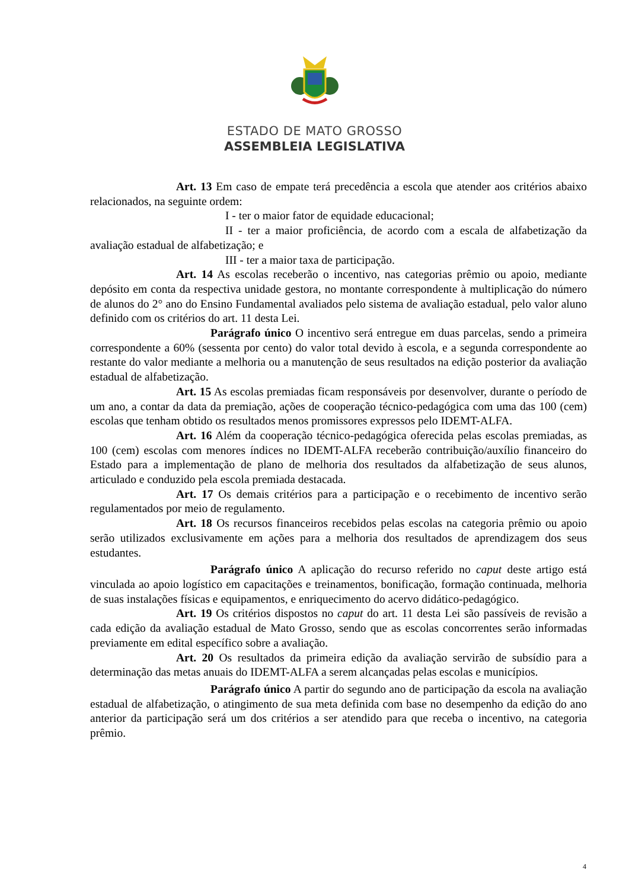ESTADO DE MATO GROSSO
ASSEMBLEIA LEGISLATIVA
Art. 13 Em caso de empate terá precedência a escola que atender aos critérios abaixo relacionados, na seguinte ordem:
I - ter o maior fator de equidade educacional;
II - ter a maior proficiência, de acordo com a escala de alfabetização da avaliação estadual de alfabetização; e
III - ter a maior taxa de participação.
Art. 14 As escolas receberão o incentivo, nas categorias prêmio ou apoio, mediante depósito em conta da respectiva unidade gestora, no montante correspondente à multiplicação do número de alunos do 2° ano do Ensino Fundamental avaliados pelo sistema de avaliação estadual, pelo valor aluno definido com os critérios do art. 11 desta Lei.
Parágrafo único O incentivo será entregue em duas parcelas, sendo a primeira correspondente a 60% (sessenta por cento) do valor total devido à escola, e a segunda correspondente ao restante do valor mediante a melhoria ou a manutenção de seus resultados na edição posterior da avaliação estadual de alfabetização.
Art. 15 As escolas premiadas ficam responsáveis por desenvolver, durante o período de um ano, a contar da data da premiação, ações de cooperação técnico-pedagógica com uma das 100 (cem) escolas que tenham obtido os resultados menos promissores expressos pelo IDEMT-ALFA.
Art. 16 Além da cooperação técnico-pedagógica oferecida pelas escolas premiadas, as 100 (cem) escolas com menores índices no IDEMT-ALFA receberão contribuição/auxílio financeiro do Estado para a implementação de plano de melhoria dos resultados da alfabetização de seus alunos, articulado e conduzido pela escola premiada destacada.
Art. 17 Os demais critérios para a participação e o recebimento de incentivo serão regulamentados por meio de regulamento.
Art. 18 Os recursos financeiros recebidos pelas escolas na categoria prêmio ou apoio serão utilizados exclusivamente em ações para a melhoria dos resultados de aprendizagem dos seus estudantes.
Parágrafo único A aplicação do recurso referido no caput deste artigo está vinculada ao apoio logístico em capacitações e treinamentos, bonificação, formação continuada, melhoria de suas instalações físicas e equipamentos, e enriquecimento do acervo didático-pedagógico.
Art. 19 Os critérios dispostos no caput do art. 11 desta Lei são passíveis de revisão a cada edição da avaliação estadual de Mato Grosso, sendo que as escolas concorrentes serão informadas previamente em edital específico sobre a avaliação.
Art. 20 Os resultados da primeira edição da avaliação servirão de subsídio para a determinação das metas anuais do IDEMT-ALFA a serem alcançadas pelas escolas e municípios.
Parágrafo único A partir do segundo ano de participação da escola na avaliação estadual de alfabetização, o atingimento de sua meta definida com base no desempenho da edição do ano anterior da participação será um dos critérios a ser atendido para que receba o incentivo, na categoria prêmio.
4